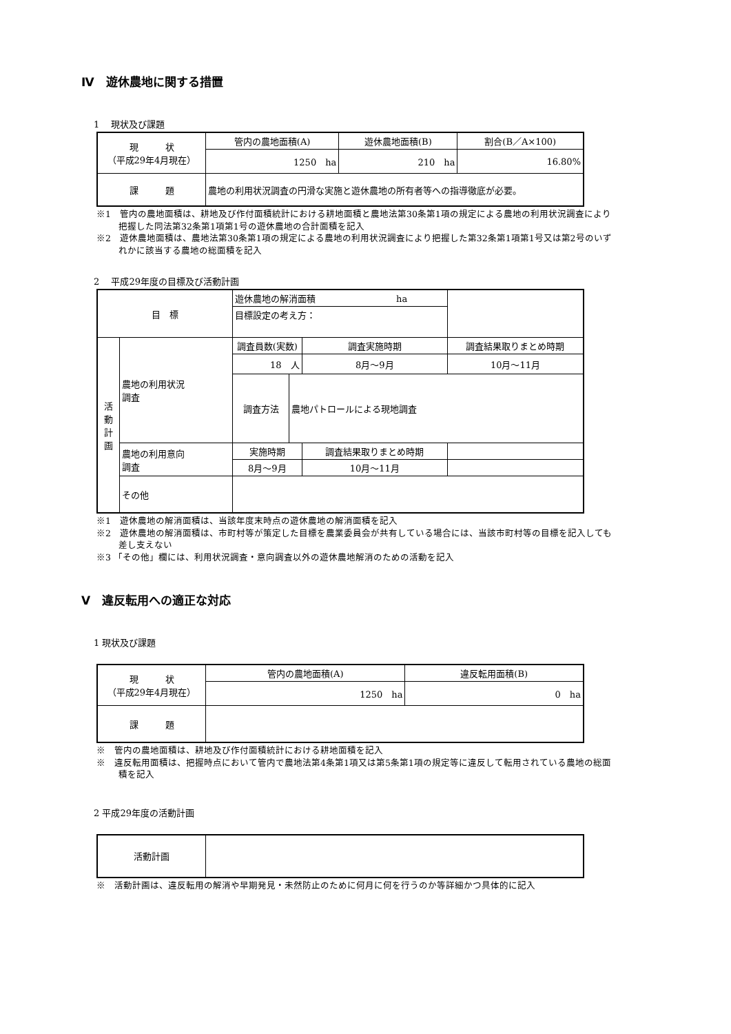Ⅳ　遊休農地に関する措置
1　 現状及び課題
| 現 状 （平成29年4月現在） | 管内の農地面積(A) | 遊休農地面積(B) | 割合(B／A×100) |
| | 1250 ha | 210 ha | 16.80% |
| 課 題 | 農地の利用状況調査の円滑な実施と遊休農地の所有者等への指導徹底が必要。 | | |
※1　管内の農地面積は、耕地及び作付面積統計における耕地面積と農地法第30条第1項の規定による農地の利用状況調査により把握した同法第32条第1項第1号の遊休農地の合計面積を記入
※2　遊休農地面積は、農地法第30条第1項の規定による農地の利用状況調査により把握した第32条第1項第1号又は第2号のいずれかに該当する農地の総面積を記入
2　 平成29年度の目標及び活動計画
| 目 標 | | 遊休農地の解消面積 ha | | | |
| | | 目標設定の考え方： | | | |
| 活 動 計 画 | 農地の利用状況 調査 | 調査員数(実数) | | 調査実施時期 | 調査結果取りまとめ時期 |
| | | 18 人 | | 8月～9月 | 10月～11月 |
| | | 調査方法 | 農地パトロールによる現地調査 | | |
| | 農地の利用意向 調査 | 実施時期 | | 調査結果取りまとめ時期 | |
| | | 8月～9月 | | 10月～11月 | |
| | その他 | | | | |
※1　遊休農地の解消面積は、当該年度末時点の遊休農地の解消面積を記入
※2　遊休農地の解消面積は、市町村等が策定した目標を農業委員会が共有している場合には、当該市町村等の目標を記入しても差し支えない
※3 「その他」欄には、利用状況調査・意向調査以外の遊休農地解消のための活動を記入
Ⅴ　違反転用への適正な対応
1 現状及び課題
| 現 状 （平成29年4月現在） | 管内の農地面積(A) | 違反転用面積(B) |
| | 1250 ha | 0 ha |
| 課 題 | | |
※　管内の農地面積は、耕地及び作付面積統計における耕地面積を記入
※　違反転用面積は、把握時点において管内で農地法第4条第1項又は第5条第1項の規定等に違反して転用されている農地の総面積を記入
2 平成29年度の活動計画
| 活動計画 | |
※　活動計画は、違反転用の解消や早期発見・未然防止のために何月に何を行うのか等詳細かつ具体的に記入